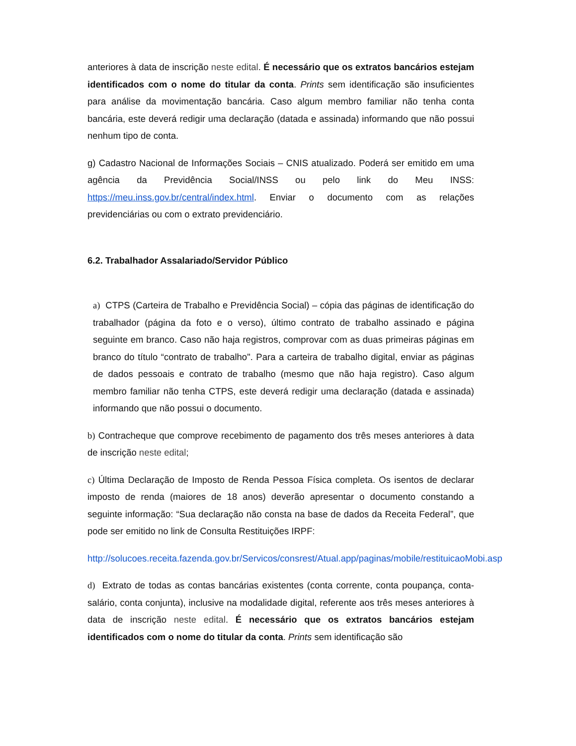anteriores à data de inscrição neste edital. É necessário que os extratos bancários estejam identificados com o nome do titular da conta. Prints sem identificação são insuficientes para análise da movimentação bancária. Caso algum membro familiar não tenha conta bancária, este deverá redigir uma declaração (datada e assinada) informando que não possui nenhum tipo de conta.
g) Cadastro Nacional de Informações Sociais – CNIS atualizado. Poderá ser emitido em uma agência da Previdência Social/INSS ou pelo link do Meu INSS: https://meu.inss.gov.br/central/index.html. Enviar o documento com as relações previdenciárias ou com o extrato previdenciário.
6.2. Trabalhador Assalariado/Servidor Público
a) CTPS (Carteira de Trabalho e Previdência Social) – cópia das páginas de identificação do trabalhador (página da foto e o verso), último contrato de trabalho assinado e página seguinte em branco. Caso não haja registros, comprovar com as duas primeiras páginas em branco do título “contrato de trabalho". Para a carteira de trabalho digital, enviar as páginas de dados pessoais e contrato de trabalho (mesmo que não haja registro). Caso algum membro familiar não tenha CTPS, este deverá redigir uma declaração (datada e assinada) informando que não possui o documento.
b) Contracheque que comprove recebimento de pagamento dos três meses anteriores à data de inscrição neste edital;
c) Última Declaração de Imposto de Renda Pessoa Física completa. Os isentos de declarar imposto de renda (maiores de 18 anos) deverão apresentar o documento constando a seguinte informação: “Sua declaração não consta na base de dados da Receita Federal”, que pode ser emitido no link de Consulta Restituições IRPF:
http://solucoes.receita.fazenda.gov.br/Servicos/consrest/Atual.app/paginas/mobile/restituicaoMobi.asp
d) Extrato de todas as contas bancárias existentes (conta corrente, conta poupança, conta- salário, conta conjunta), inclusive na modalidade digital, referente aos três meses anteriores à data de inscrição neste edital. É necessário que os extratos bancários estejam identificados com o nome do titular da conta. Prints sem identificação são